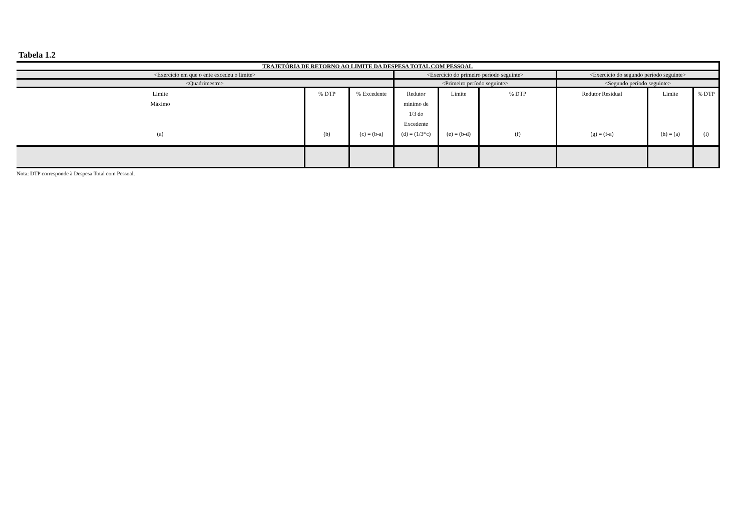Tabela 1.2
| TRAJETÓRIA DE RETORNO AO LIMITE DA DESPESA TOTAL COM PESSOAL | | | | | | | | |
| --- | --- | --- | --- | --- | --- | --- | --- | --- |
| <Exercício em que o ente excedeu o limite> | | | <Exercício do primeiro período seguinte> | | | <Exercício do segundo período seguinte> | | |
| <Quadrimestre> | | | <Primeiro período seguinte> | | | <Segundo período seguinte> | | |
| Limite Máximo (a) | % DTP (b) | % Excedente (c) = (b-a) | Redutor mínimo de 1/3 do Excedente (d) = (1/3*c) | Limite (e) = (b-d) | % DTP (f) | Redutor Residual (g) = (f-a) | Limite (h) = (a) | % DTP (i) |
Nota: DTP corresponde à Despesa Total com Pessoal.